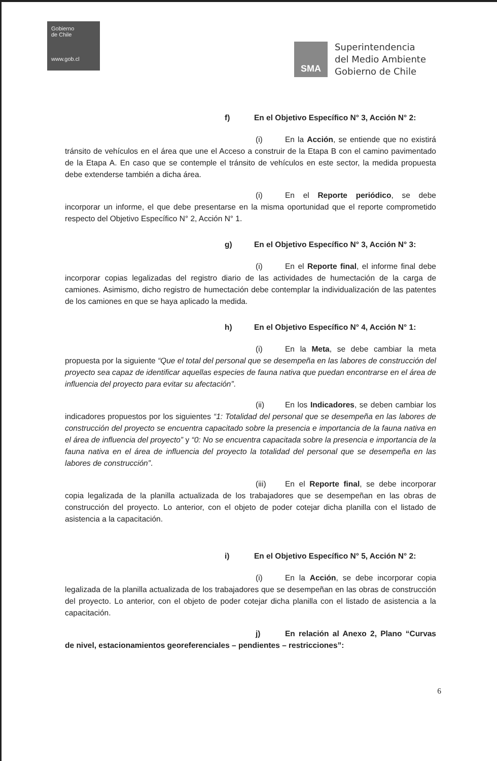Gobierno
de Chile
www.gob.cl
SMA
Superintendencia
del Medio Ambiente
Gobierno de Chile
f) En el Objetivo Específico N° 3, Acción N° 2:
(i) En la Acción, se entiende que no existirá tránsito de vehículos en el área que une el Acceso a construir de la Etapa B con el camino pavimentado de la Etapa A. En caso que se contemple el tránsito de vehículos en este sector, la medida propuesta debe extenderse también a dicha área.
(i) En el Reporte periódico, se debe incorporar un informe, el que debe presentarse en la misma oportunidad que el reporte comprometido respecto del Objetivo Específico N° 2, Acción N° 1.
g) En el Objetivo Específico N° 3, Acción N° 3:
(i) En el Reporte final, el informe final debe incorporar copias legalizadas del registro diario de las actividades de humectación de la carga de camiones. Asimismo, dicho registro de humectación debe contemplar la individualización de las patentes de los camiones en que se haya aplicado la medida.
h) En el Objetivo Específico N° 4, Acción N° 1:
(i) En la Meta, se debe cambiar la meta propuesta por la siguiente “Que el total del personal que se desempeña en las labores de construcción del proyecto sea capaz de identificar aquellas especies de fauna nativa que puedan encontrarse en el área de influencia del proyecto para evitar su afectación”.
(ii) En los Indicadores, se deben cambiar los indicadores propuestos por los siguientes “1: Totalidad del personal que se desempeña en las labores de construcción del proyecto se encuentra capacitado sobre la presencia e importancia de la fauna nativa en el área de influencia del proyecto” y “0: No se encuentra capacitada sobre la presencia e importancia de la fauna nativa en el área de influencia del proyecto la totalidad del personal que se desempeña en las labores de construcción”.
(iii) En el Reporte final, se debe incorporar copia legalizada de la planilla actualizada de los trabajadores que se desempeñan en las obras de construcción del proyecto. Lo anterior, con el objeto de poder cotejar dicha planilla con el listado de asistencia a la capacitación.
i) En el Objetivo Específico N° 5, Acción N° 2:
(i) En la Acción, se debe incorporar copia legalizada de la planilla actualizada de los trabajadores que se desempeñan en las obras de construcción del proyecto. Lo anterior, con el objeto de poder cotejar dicha planilla con el listado de asistencia a la capacitación.
j) En relación al Anexo 2, Plano “Curvas de nivel, estacionamientos georeferenciales – pendientes – restricciones”:
6